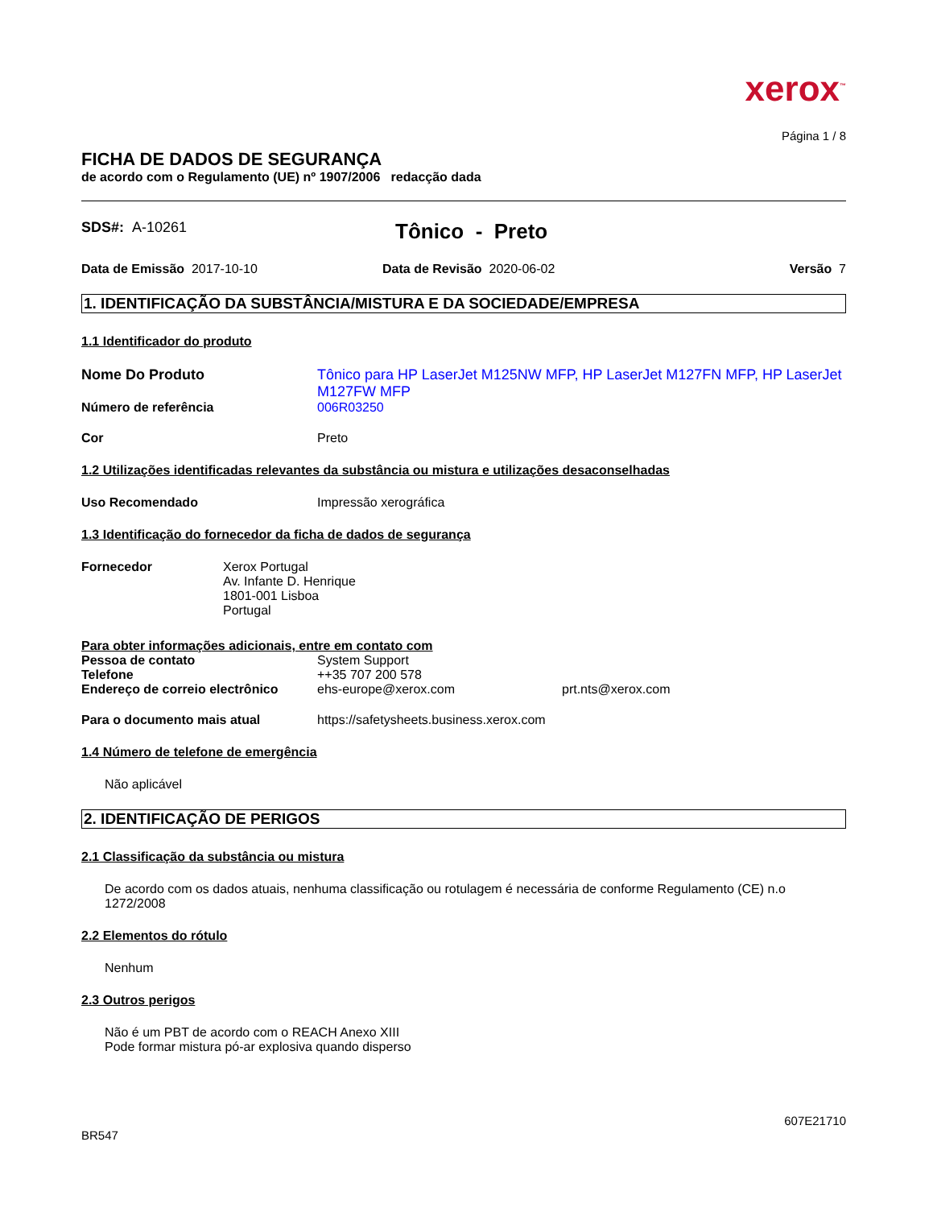xerox<sup>™</sup>
Página 1 / 8
FICHA DE DADOS DE SEGURANÇA
de acordo com o Regulamento (UE) nº 1907/2006 redacção dada
SDS#: A-10261
Tônico - Preto
Data de Emissão 2017-10-10 Data de Revisão 2020-06-02 Versão 7
1. IDENTIFICAÇÃO DA SUBSTÂNCIA/MISTURA E DA SOCIEDADE/EMPRESA
1.1 Identificador do produto
Nome Do Produto Tônico para HP LaserJet M125NW MFP, HP LaserJet M127FN MFP, HP LaserJet M127FW MFP
Número de referência 006R03250
Cor Preto
1.2 Utilizações identificadas relevantes da substância ou mistura e utilizações desaconselhadas
Uso Recomendado Impressão xerográfica
1.3 Identificação do fornecedor da ficha de dados de segurança
Fornecedor Xerox Portugal
Av. Infante D. Henrique
1801-001 Lisboa
Portugal
Para obter informações adicionais, entre em contato com
Pessoa de contato System Support
Telefone ++35 707 200 578
Endereço de correio electrônico
ehs-europe@xerox.com prt.nts@xerox.com
Para o documento mais atual https://safetysheets.business.xerox.com
1.4 Número de telefone de emergência
Não aplicável
2. IDENTIFICAÇÃO DE PERIGOS
2.1 Classificação da substância ou mistura
De acordo com os dados atuais, nenhuma classificação ou rotulagem é necessária de conforme Regulamento (CE) n.o 1272/2008
2.2 Elementos do rótulo
Nenhum
2.3 Outros perigos
Não é um PBT de acordo com o REACH Anexo XIII
Pode formar mistura pó-ar explosiva quando disperso
607E21710
BR547